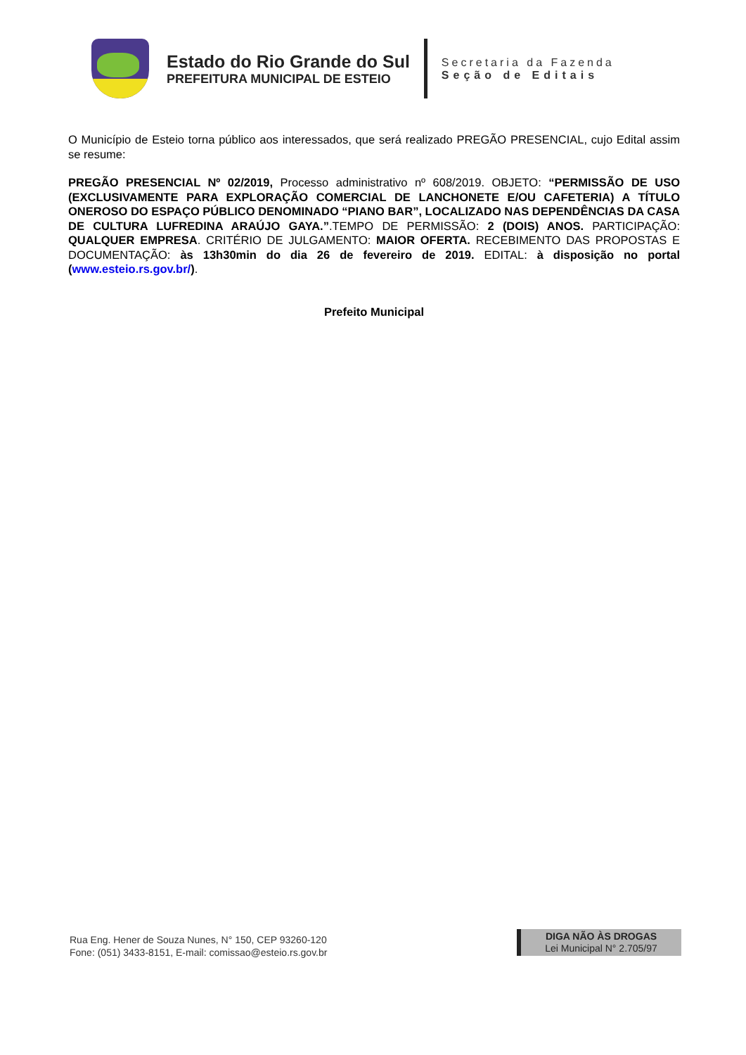Estado do Rio Grande do Sul
PREFEITURA MUNICIPAL DE ESTEIO
Secretaria da Fazenda
Seção de Editais
O Município de Esteio torna público aos interessados, que será realizado PREGÃO PRESENCIAL, cujo Edital assim se resume:
PREGÃO PRESENCIAL Nº 02/2019, Processo administrativo nº 608/2019. OBJETO: “PERMISSÃO DE USO (EXCLUSIVAMENTE PARA EXPLORAÇÃO COMERCIAL DE LANCHONETE E/OU CAFETERIA) A TÍTULO ONEROSO DO ESPAÇO PÚBLICO DENOMINADO “PIANO BAR”, LOCALIZADO NAS DEPENDÊNCIAS DA CASA DE CULTURA LUFREDINA ARAÚJO GAYA.”.TEMPO DE PERMISSÃO: 2 (DOIS) ANOS. PARTICIPAÇÃO: QUALQUER EMPRESA. CRITÉRIO DE JULGAMENTO: MAIOR OFERTA. RECEBIMENTO DAS PROPOSTAS E DOCUMENTAÇÃO: às 13h30min do dia 26 de fevereiro de 2019. EDITAL: à disposição no portal (www.esteio.rs.gov.br/).
Prefeito Municipal
Rua Eng. Hener de Souza Nunes, N° 150, CEP 93260-120
Fone: (051) 3433-8151, E-mail: comissao@esteio.rs.gov.br
DIGA NÃO ÀS DROGAS
Lei Municipal N° 2.705/97